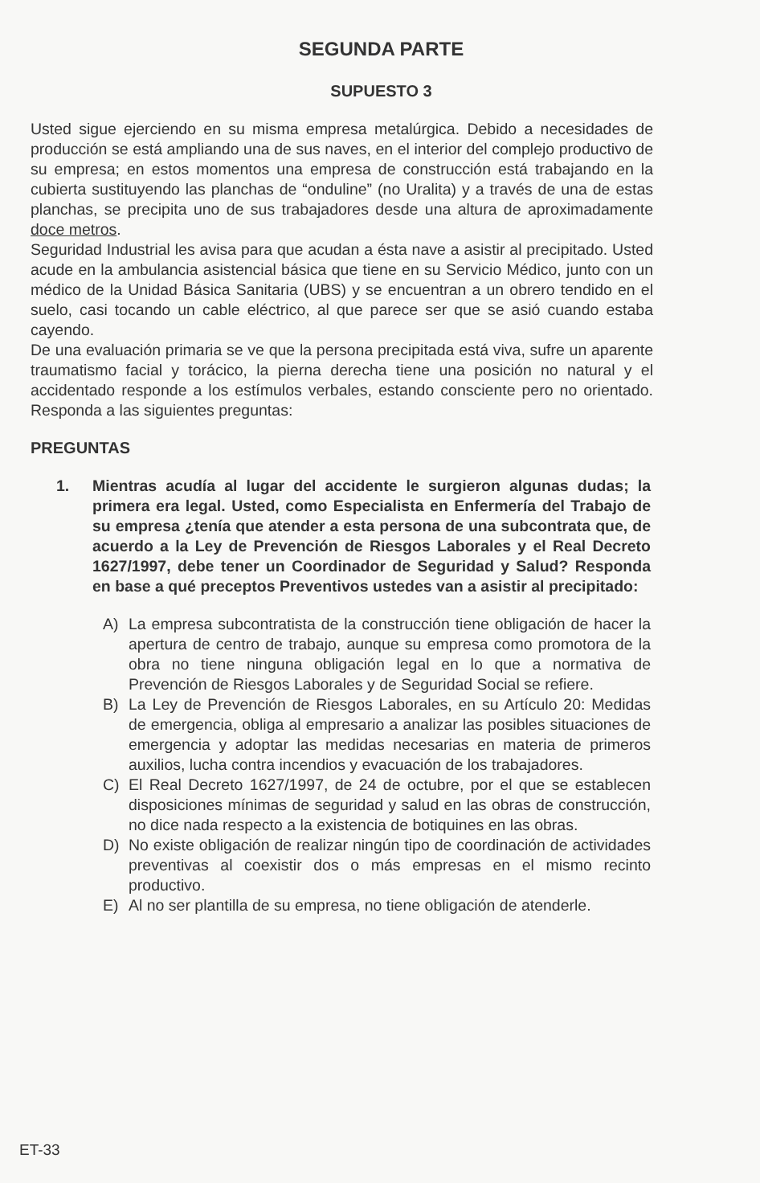SEGUNDA PARTE
SUPUESTO 3
Usted sigue ejerciendo en su misma empresa metalúrgica. Debido a necesidades de producción se está ampliando una de sus naves, en el interior del complejo productivo de su empresa; en estos momentos una empresa de construcción está trabajando en la cubierta sustituyendo las planchas de “onduline” (no Uralita) y a través de una de estas planchas, se precipita uno de sus trabajadores desde una altura de aproximadamente doce metros.
Seguridad Industrial les avisa para que acudan a ésta nave a asistir al precipitado. Usted acude en la ambulancia asistencial básica que tiene en su Servicio Médico, junto con un médico de la Unidad Básica Sanitaria (UBS) y se encuentran a un obrero tendido en el suelo, casi tocando un cable eléctrico, al que parece ser que se asió cuando estaba cayendo.
De una evaluación primaria se ve que la persona precipitada está viva, sufre un aparente traumatismo facial y torácico, la pierna derecha tiene una posición no natural y el accidentado responde a los estímulos verbales, estando consciente pero no orientado. Responda a las siguientes preguntas:
PREGUNTAS
1. Mientras acudía al lugar del accidente le surgieron algunas dudas; la primera era legal. Usted, como Especialista en Enfermería del Trabajo de su empresa ¿tenía que atender a esta persona de una subcontrata que, de acuerdo a la Ley de Prevención de Riesgos Laborales y el Real Decreto 1627/1997, debe tener un Coordinador de Seguridad y Salud? Responda en base a qué preceptos Preventivos ustedes van a asistir al precipitado:
A) La empresa subcontratista de la construcción tiene obligación de hacer la apertura de centro de trabajo, aunque su empresa como promotora de la obra no tiene ninguna obligación legal en lo que a normativa de Prevención de Riesgos Laborales y de Seguridad Social se refiere.
B) La Ley de Prevención de Riesgos Laborales, en su Artículo 20: Medidas de emergencia, obliga al empresario a analizar las posibles situaciones de emergencia y adoptar las medidas necesarias en materia de primeros auxilios, lucha contra incendios y evacuación de los trabajadores.
C) El Real Decreto 1627/1997, de 24 de octubre, por el que se establecen disposiciones mínimas de seguridad y salud en las obras de construcción, no dice nada respecto a la existencia de botiquines en las obras.
D) No existe obligación de realizar ningún tipo de coordinación de actividades preventivas al coexistir dos o más empresas en el mismo recinto productivo.
E) Al no ser plantilla de su empresa, no tiene obligación de atenderle.
ET-33